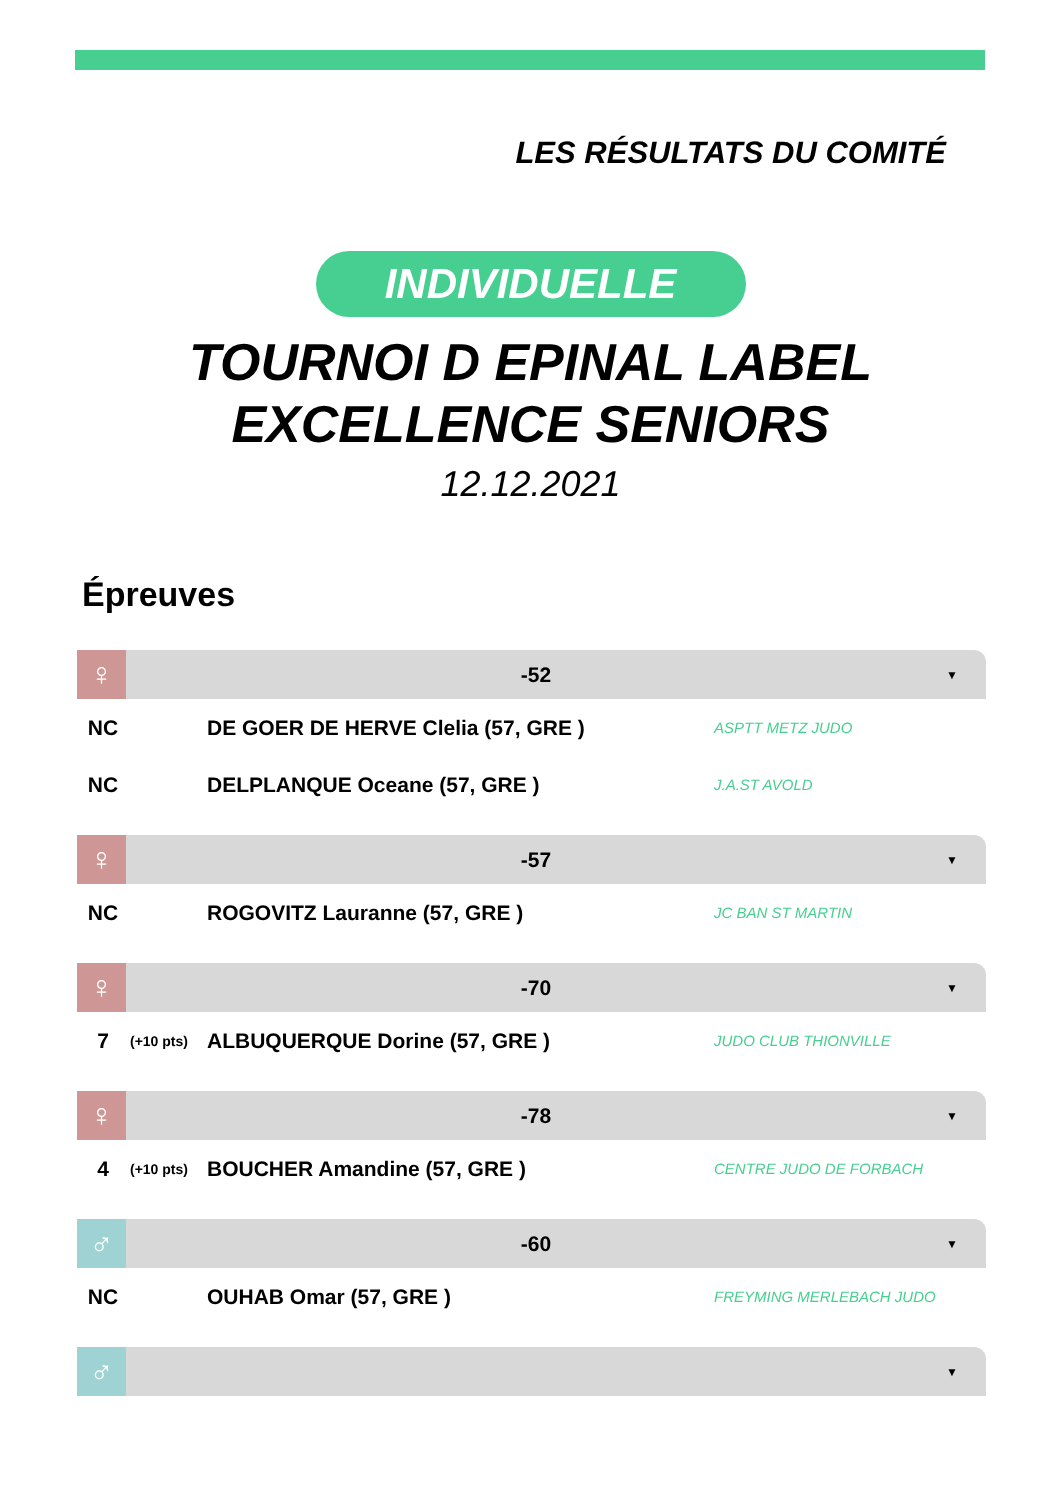LES RÉSULTATS DU COMITÉ
INDIVIDUELLE
TOURNOI D EPINAL LABEL
EXCELLENCE SENIORS
12.12.2021
Épreuves
♀
-52
▼
| NC | | DE GOER DE HERVE Clelia (57, GRE ) | ASPTT METZ JUDO |
| NC | | DELPLANQUE Oceane (57, GRE ) | J.A.ST AVOLD |
♀
-57
▼
| NC | | ROGOVITZ Lauranne (57, GRE ) | JC BAN ST MARTIN |
♀
-70
▼
| 7 | (+10 pts) | ALBUQUERQUE Dorine (57, GRE ) | JUDO CLUB THIONVILLE |
♀
-78
▼
| 4 | (+10 pts) | BOUCHER Amandine (57, GRE ) | CENTRE JUDO DE FORBACH |
♂
-60
▼
| NC | | OUHAB Omar (57, GRE ) | FREYMING MERLEBACH JUDO |
♂
▼